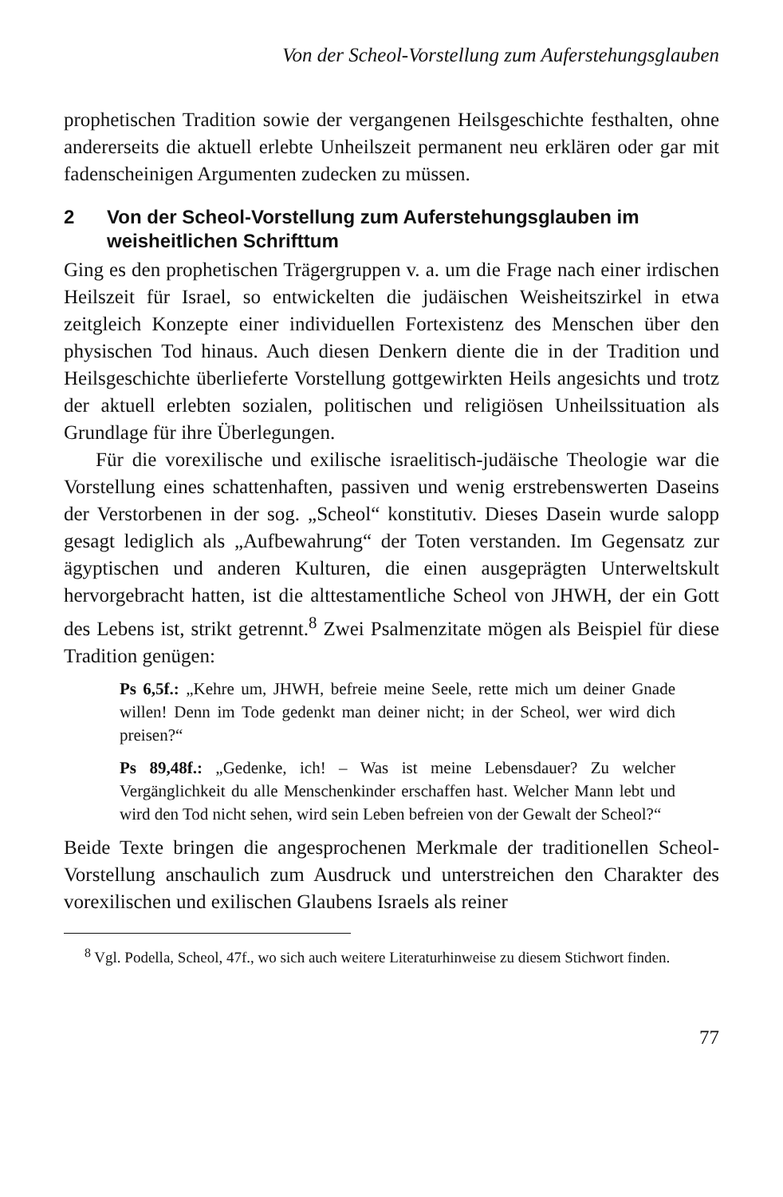Von der Scheol-Vorstellung zum Auferstehungsglauben
prophetischen Tradition sowie der vergangenen Heilsgeschichte festhalten, ohne andererseits die aktuell erlebte Unheilszeit permanent neu erklären oder gar mit fadenscheinigen Argumenten zudecken zu müssen.
2 Von der Scheol-Vorstellung zum Auferstehungsglauben im weisheitlichen Schrifttum
Ging es den prophetischen Trägergruppen v. a. um die Frage nach einer irdischen Heilszeit für Israel, so entwickelten die judäischen Weisheitszirkel in etwa zeitgleich Konzepte einer individuellen Fortexistenz des Menschen über den physischen Tod hinaus. Auch diesen Denkern diente die in der Tradition und Heilsgeschichte überlieferte Vorstellung gottgewirkten Heils angesichts und trotz der aktuell erlebten sozialen, politischen und religiösen Unheilssituation als Grundlage für ihre Überlegungen.
Für die vorexilische und exilische israelitisch-judäische Theologie war die Vorstellung eines schattenhaften, passiven und wenig erstrebenswerten Daseins der Verstorbenen in der sog. „Scheol“ konstitutiv. Dieses Dasein wurde salopp gesagt lediglich als „Aufbewahrung“ der Toten verstanden. Im Gegensatz zur ägyptischen und anderen Kulturen, die einen ausgeprägten Unterweltskult hervorgebracht hatten, ist die alttestamentliche Scheol von JHWH, der ein Gott des Lebens ist, strikt getrennt.<sup>8</sup> Zwei Psalmenzitate mögen als Beispiel für diese Tradition genügen:
Ps 6,5f.: „Kehre um, JHWH, befreie meine Seele, rette mich um deiner Gnade willen! Denn im Tode gedenkt man deiner nicht; in der Scheol, wer wird dich preisen?“
Ps 89,48f.: „Gedenke, ich! – Was ist meine Lebensdauer? Zu welcher Vergänglichkeit du alle Menschenkinder erschaffen hast. Welcher Mann lebt und wird den Tod nicht sehen, wird sein Leben befreien von der Gewalt der Scheol?“
Beide Texte bringen die angesprochenen Merkmale der traditionellen Scheol-Vorstellung anschaulich zum Ausdruck und unterstreichen den Charakter des vorexilischen und exilischen Glaubens Israels als reiner
<sup>8</sup> Vgl. Podella, Scheol, 47f., wo sich auch weitere Literaturhinweise zu diesem Stichwort finden.
77